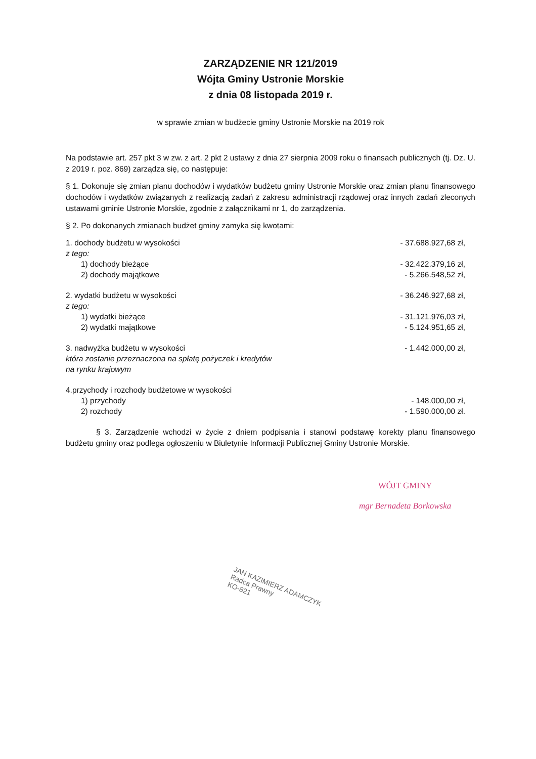ZARZĄDZENIE NR 121/2019
Wójta Gminy Ustronie Morskie
z dnia 08 listopada 2019 r.
w sprawie zmian w budżecie gminy Ustronie Morskie na 2019 rok
Na podstawie art. 257 pkt 3 w zw. z art. 2 pkt 2 ustawy z dnia 27 sierpnia 2009 roku o finansach publicznych (tj. Dz. U. z 2019 r. poz. 869) zarządza się, co następuje:
§ 1. Dokonuje się zmian planu dochodów i wydatków budżetu gminy Ustronie Morskie oraz zmian planu finansowego dochodów i wydatków związanych z realizacją zadań z zakresu administracji rządowej oraz innych zadań zleconych ustawami gminie Ustronie Morskie, zgodnie z załącznikami nr 1, do zarządzenia.
§ 2. Po dokonanych zmianach budżet gminy zamyka się kwotami:
1. dochody budżetu w wysokości - 37.688.927,68 zł,
z tego:
1) dochody bieżące - 32.422.379,16 zł,
2) dochody majątkowe - 5.266.548,52 zł,
2. wydatki budżetu w wysokości - 36.246.927,68 zł,
z tego:
1) wydatki bieżące - 31.121.976,03 zł,
2) wydatki majątkowe - 5.124.951,65 zł,
3. nadwyżka budżetu w wysokości - 1.442.000,00 zł,
która zostanie przeznaczona na spłatę pożyczek i kredytów
na rynku krajowym
4.przychody i rozchody budżetowe w wysokości
1) przychody - 148.000,00 zł,
2) rozchody - 1.590.000,00 zł.
§ 3. Zarządzenie wchodzi w życie z dniem podpisania i stanowi podstawę korekty planu finansowego budżetu gminy oraz podlega ogłoszeniu w Biuletynie Informacji Publicznej Gminy Ustronie Morskie.
WÓJT GMINY
mgr Bernadeta Borkowska
JAN KAZIMIERZ ADAMCZYK
Radca Prawny
KO-821